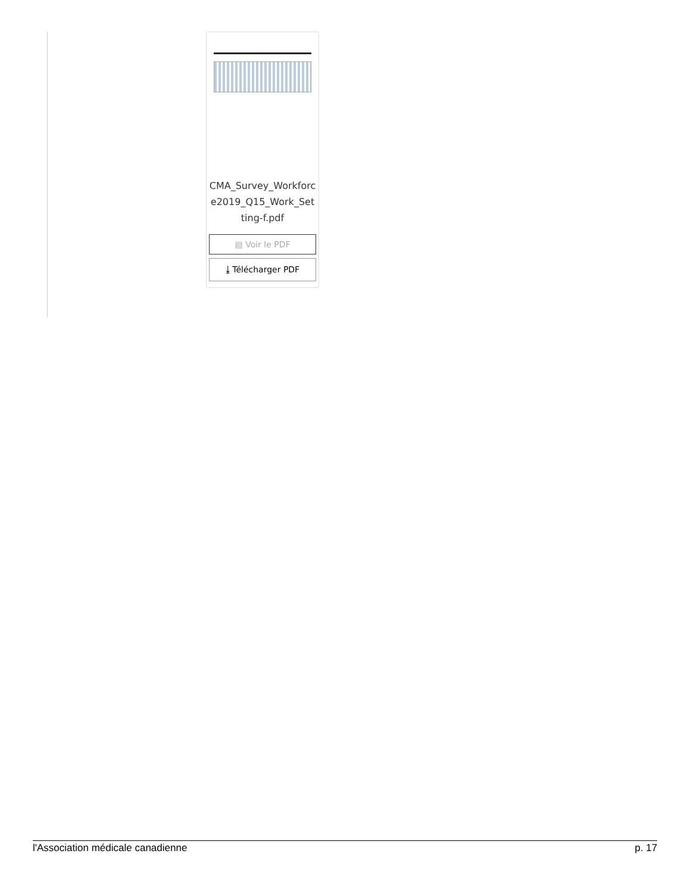CMA_Survey_Workforce2019_Q15_Work_Setting-f.pdf
▤ Voir le PDF
⤓ Télécharger PDF
l'Association médicale canadienne p. 17